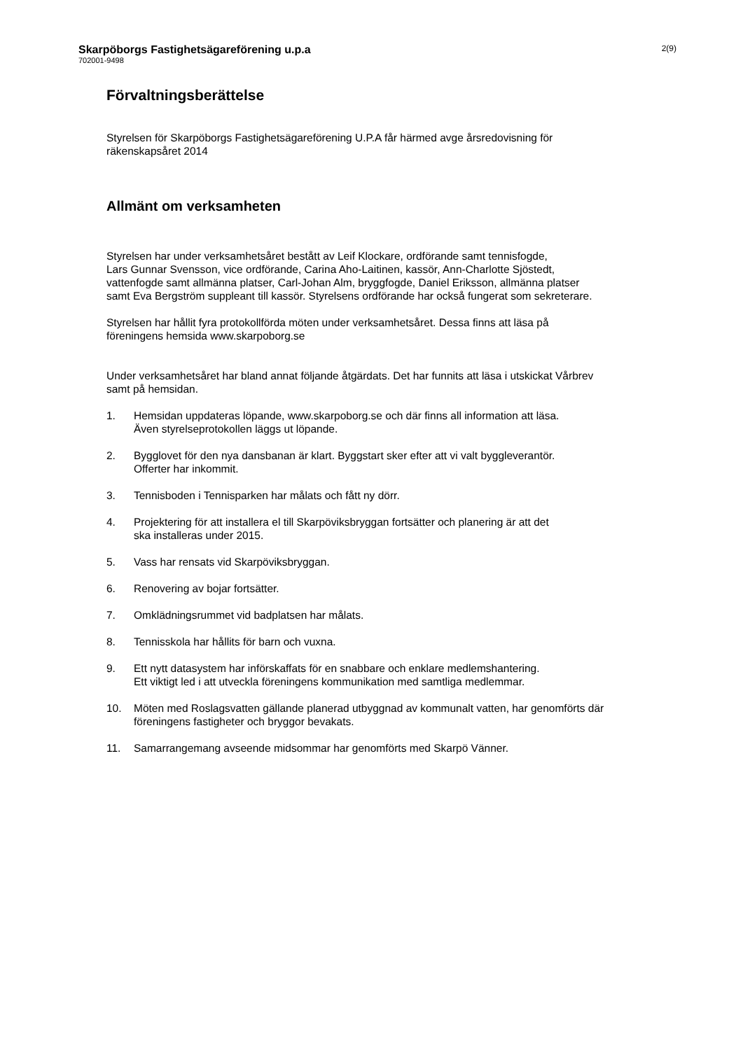Skarpöborgs Fastighetsägareförening u.p.a
702001-9498
2(9)
Förvaltningsberättelse
Styrelsen för Skarpöborgs Fastighetsägareförening U.P.A får härmed avge årsredovisning för
räkenskapsåret 2014
Allmänt om verksamheten
Styrelsen har under verksamhetsåret bestått av Leif Klockare, ordförande samt tennisfogde,
Lars Gunnar Svensson, vice ordförande, Carina Aho-Laitinen, kassör, Ann-Charlotte Sjöstedt,
vattenfogde samt allmänna platser, Carl-Johan Alm, bryggfogde, Daniel Eriksson, allmänna platser
samt Eva Bergström suppleant till kassör. Styrelsens ordförande har också fungerat som sekreterare.
Styrelsen har hållit fyra protokollförda möten under verksamhetsåret. Dessa finns att läsa på
föreningens hemsida www.skarpoborg.se
Under verksamhetsåret har bland annat följande åtgärdats. Det har funnits att läsa i utskickat Vårbrev
samt på hemsidan.
1. Hemsidan uppdateras löpande, www.skarpoborg.se och där finns all information att läsa.
Även styrelseprotokollen läggs ut löpande.
2. Bygglovet för den nya dansbanan är klart. Byggstart sker efter att vi valt byggleverantör.
Offerter har inkommit.
3. Tennisboden i Tennisparken har målats och fått ny dörr.
4. Projektering för att installera el till Skarpöviksbryggan fortsätter och planering är att det
ska installeras under 2015.
5. Vass har rensats vid Skarpöviksbryggan.
6. Renovering av bojar fortsätter.
7. Omklädningsrummet vid badplatsen har målats.
8. Tennisskola har hållits för barn och vuxna.
9. Ett nytt datasystem har införskaffats för en snabbare och enklare medlemshantering.
Ett viktigt led i att utveckla föreningens kommunikation med samtliga medlemmar.
10. Möten med Roslagsvatten gällande planerad utbyggnad av kommunalt vatten, har genomförts där
föreningens fastigheter och bryggor bevakats.
11. Samarrangemang avseende midsommar har genomförts med Skarpö Vänner.